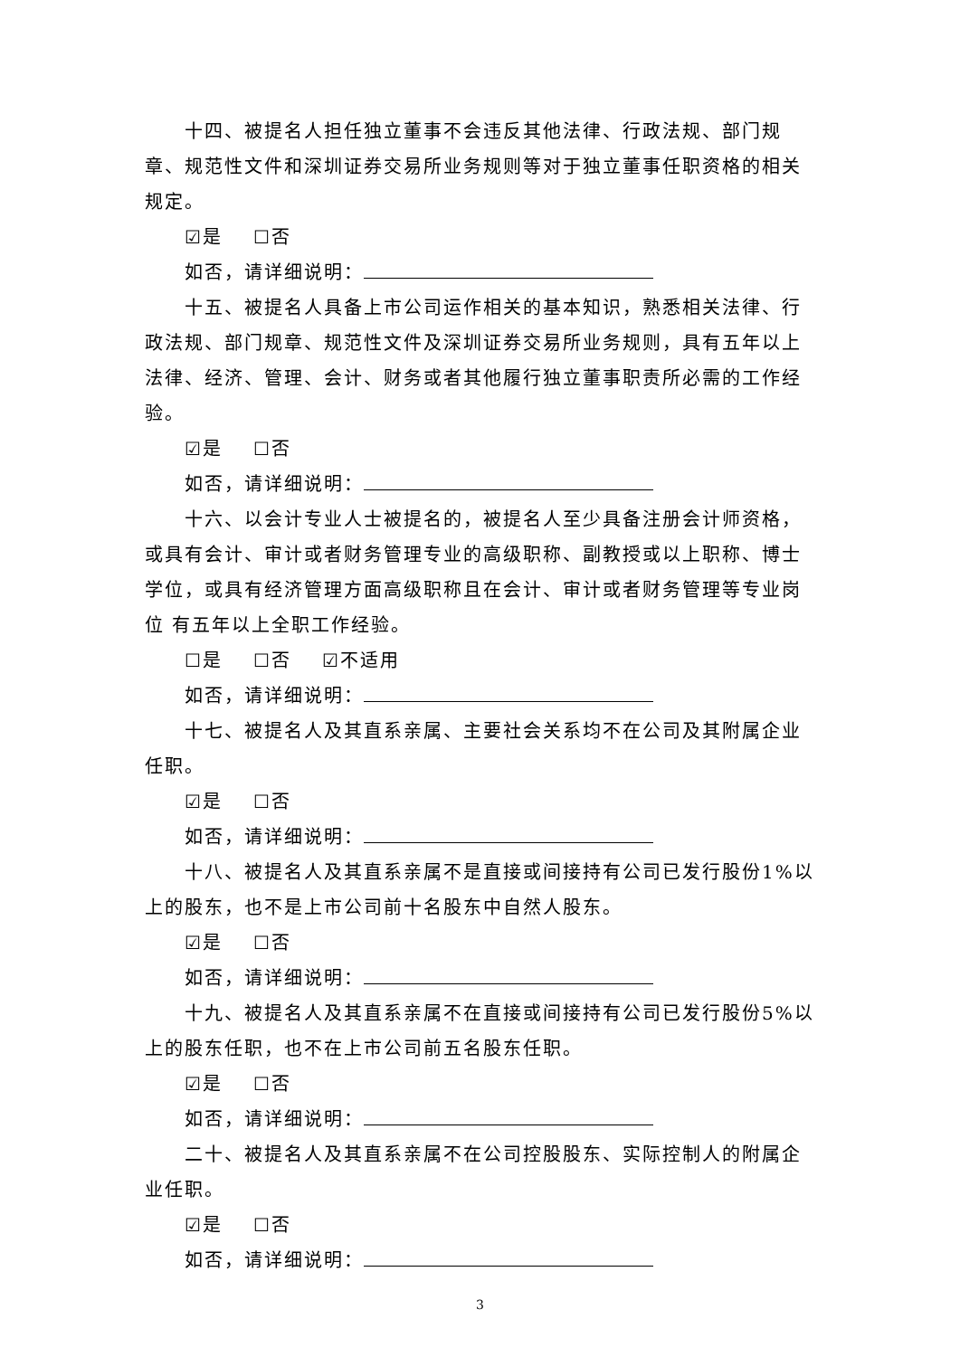十四、被提名人担任独立董事不会违反其他法律、行政法规、部门规章、规范性文件和深圳证券交易所业务规则等对于独立董事任职资格的相关规定。
☑是 ☐否
如否，请详细说明：
十五、被提名人具备上市公司运作相关的基本知识，熟悉相关法律、行政法规、部门规章、规范性文件及深圳证券交易所业务规则，具有五年以上法律、经济、管理、会计、财务或者其他履行独立董事职责所必需的工作经验。
☑是 ☐否
如否，请详细说明：
十六、以会计专业人士被提名的，被提名人至少具备注册会计师资格，或具有会计、审计或者财务管理专业的高级职称、副教授或以上职称、博士学位，或具有经济管理方面高级职称且在会计、审计或者财务管理等专业岗位 有五年以上全职工作经验。
☐是 ☐否 ☑不适用
如否，请详细说明：
十七、被提名人及其直系亲属、主要社会关系均不在公司及其附属企业任职。
☑是 ☐否
如否，请详细说明：
十八、被提名人及其直系亲属不是直接或间接持有公司已发行股份1%以上的股东，也不是上市公司前十名股东中自然人股东。
☑是 ☐否
如否，请详细说明：
十九、被提名人及其直系亲属不在直接或间接持有公司已发行股份5%以上的股东任职，也不在上市公司前五名股东任职。
☑是 ☐否
如否，请详细说明：
二十、被提名人及其直系亲属不在公司控股股东、实际控制人的附属企业任职。
☑是 ☐否
如否，请详细说明：
3